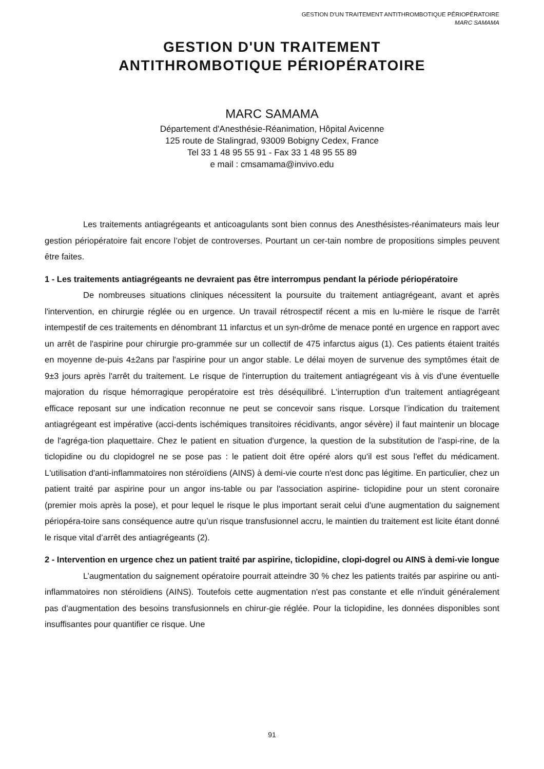GESTION D'UN TRAITEMENT ANTITHROMBOTIQUE PÉRIOPÉRATOIRE
MARC SAMAMA
GESTION D'UN TRAITEMENT
ANTITHROMBOTIQUE PÉRIOPÉRATOIRE
MARC SAMAMA
Département d'Anesthésie-Réanimation, Hôpital Avicenne
125 route de Stalingrad, 93009 Bobigny Cedex, France
Tel 33 1 48 95 55 91 - Fax 33 1 48 95 55 89
e mail : cmsamama@invivo.edu
Les traitements antiagrégeants et anticoagulants sont bien connus des Anesthésistes-réanimateurs mais leur gestion périopératoire fait encore l’objet de controverses. Pourtant un cer-tain nombre de propositions simples peuvent être faites.
1 - Les traitements antiagrégeants ne devraient pas être interrompus pendant la période périopératoire
De nombreuses situations cliniques nécessitent la poursuite du traitement antiagrégeant, avant et après l'intervention, en chirurgie réglée ou en urgence. Un travail rétrospectif récent a mis en lu-mière le risque de l'arrêt intempestif de ces traitements en dénombrant 11 infarctus et un syn-drôme de menace ponté en urgence en rapport avec un arrêt de l'aspirine pour chirurgie pro-grammée sur un collectif de 475 infarctus aigus (1). Ces patients étaient traités en moyenne de-puis 4±2ans par l'aspirine pour un angor stable. Le délai moyen de survenue des symptômes était de 9±3 jours après l'arrêt du traitement. Le risque de l'interruption du traitement antiagrégeant vis à vis d'une éventuelle majoration du risque hémorragique peropératoire est très déséquilibré. L'interruption d'un traitement antiagrégeant efficace reposant sur une indication reconnue ne peut se concevoir sans risque. Lorsque l’indication du traitement antiagrégeant est impérative (acci-dents ischémiques transitoires récidivants, angor sévère) il faut maintenir un blocage de l'agréga-tion plaquettaire. Chez le patient en situation d'urgence, la question de la substitution de l'aspi-rine, de la ticlopidine ou du clopidogrel ne se pose pas : le patient doit être opéré alors qu'il est sous l'effet du médicament. L'utilisation d'anti-inflammatoires non stéroïdiens (AINS) à demi-vie courte n'est donc pas légitime. En particulier, chez un patient traité par aspirine pour un angor ins-table ou par l'association aspirine- ticlopidine pour un stent coronaire (premier mois après la pose), et pour lequel le risque le plus important serait celui d’une augmentation du saignement périopéra-toire sans conséquence autre qu’un risque transfusionnel accru, le maintien du traitement est licite étant donné le risque vital d’arrêt des antiagrégeants (2).
2 - Intervention en urgence chez un patient traité par aspirine, ticlopidine, clopi-dogrel ou AINS à demi-vie longue
L’augmentation du saignement opératoire pourrait atteindre 30 % chez les patients traités par aspirine ou anti-inflammatoires non stéroïdiens (AINS). Toutefois cette augmentation n'est pas constante et elle n'induit généralement pas d'augmentation des besoins transfusionnels en chirur-gie réglée. Pour la ticlopidine, les données disponibles sont insuffisantes pour quantifier ce risque. Une
91